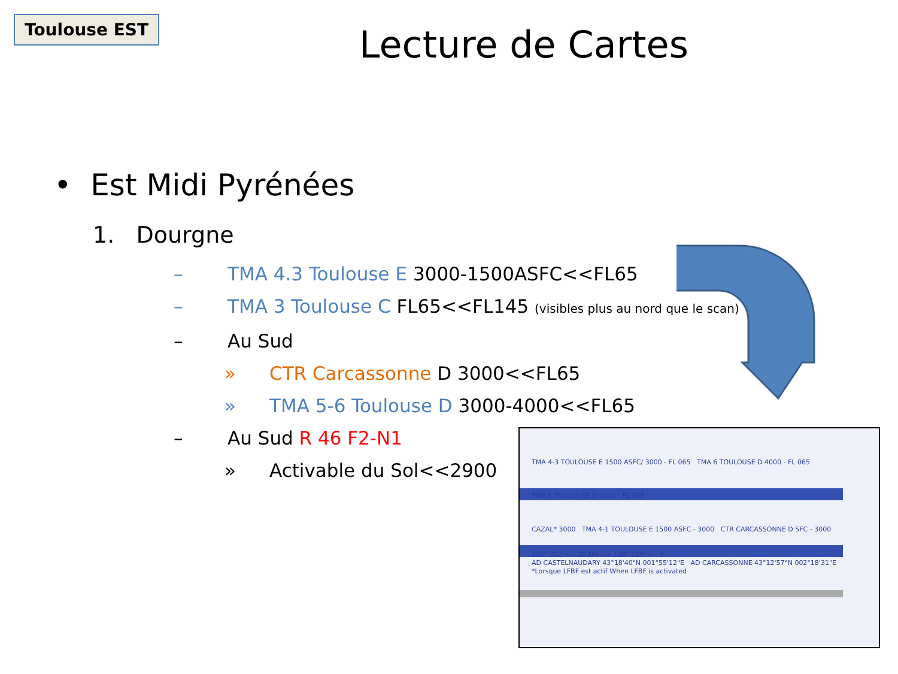Toulouse EST
Lecture de Cartes
• Est Midi Pyrénées
1. Dourgne
– TMA 4.3 Toulouse E 3000-1500ASFC<<FL65
– TMA 3 Toulouse C FL65<<FL145 (visibles plus au nord que le scan)
– Au Sud
» CTR Carcassonne D 3000<<FL65
» TMA 5-6 Toulouse D 3000-4000<<FL65
– Au Sud R 46 F2-N1
» Activable du Sol<<2900
TMA 4-3 TOULOUSE E 1500 ASFC/ 3000 - FL 065 TMA 6 TOULOUSE D 4000 - FL 065
TMA 5 TOULOUSE D 3000 - FL 065
CAZAL* 3000 TMA 4-1 TOULOUSE E 1500 ASFC - 3000 CTR CARCASSONNE D SFC - 3000
122° 302°<-- 80 NM --> 108° 289°<-- d
AD CASTELNAUDARY 43°18'40"N 001°55'12"E AD CARCASSONNE 43°12'57"N 002°18'31"E
*Lorsque LFBF est actif When LFBF is activated